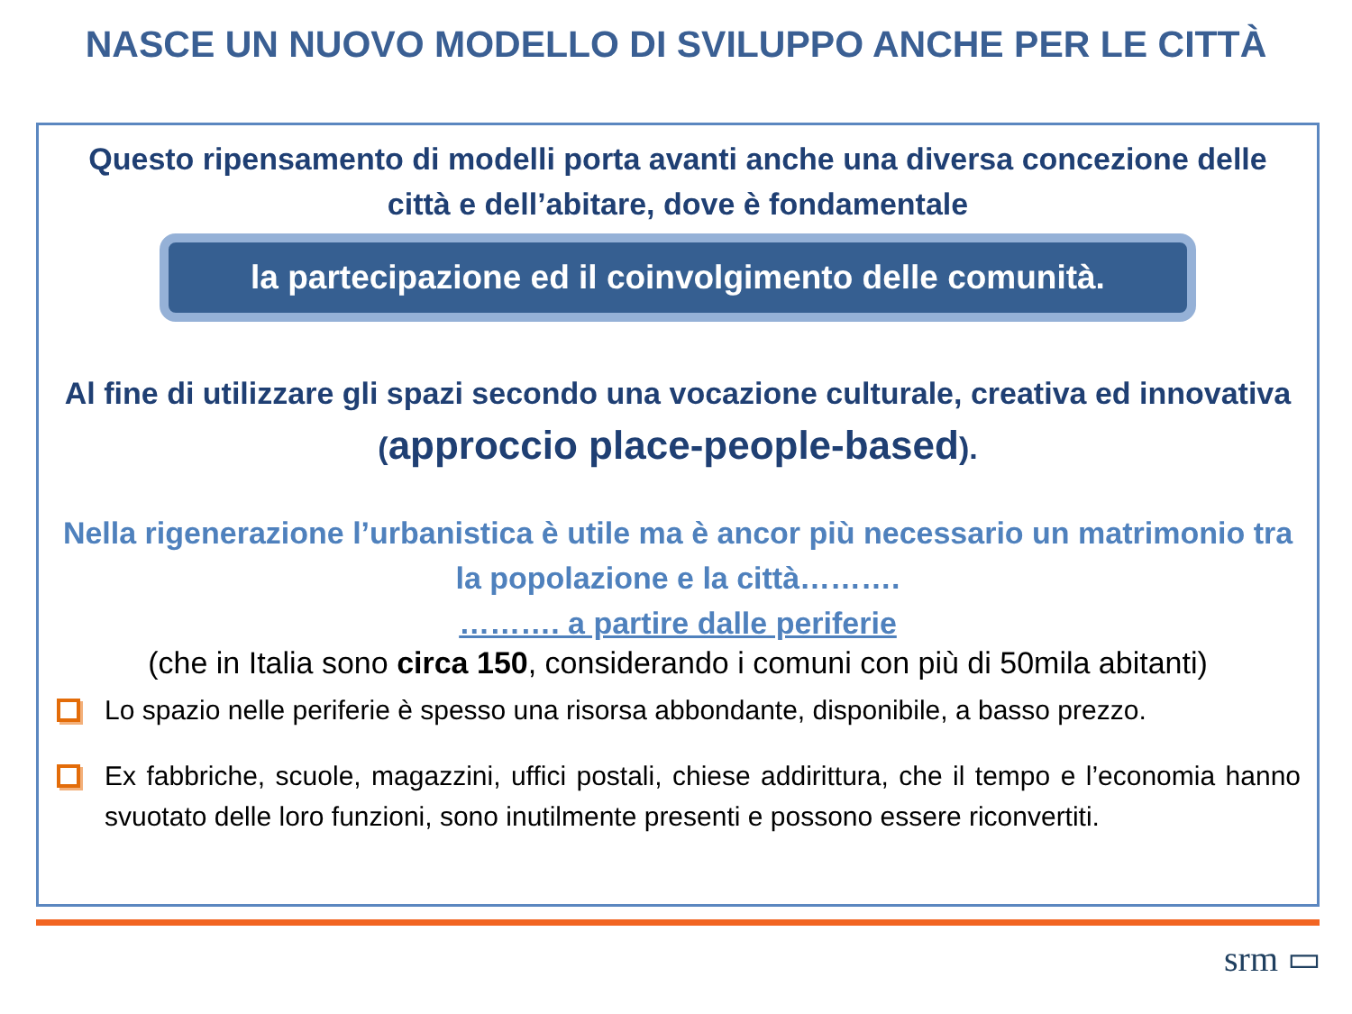NASCE UN NUOVO MODELLO DI SVILUPPO ANCHE PER LE CITTÀ
Questo ripensamento di modelli porta avanti anche una diversa concezione delle città e dell’abitare, dove è fondamentale
la partecipazione ed il coinvolgimento delle comunità.
Al fine di utilizzare gli spazi secondo una vocazione culturale, creativa ed innovativa (approccio place-people-based).
Nella rigenerazione l’urbanistica è utile ma è ancor più necessario un matrimonio tra la popolazione e la città……….
………. a partire dalle periferie
(che in Italia sono circa 150, considerando i comuni con più di 50mila abitanti)
Lo spazio nelle periferie è spesso una risorsa abbondante, disponibile, a basso prezzo.
Ex fabbriche, scuole, magazzini, uffici postali, chiese addirittura, che il tempo e l’economia hanno svuotato delle loro funzioni, sono inutilmente presenti e possono essere riconvertiti.
srm ▭